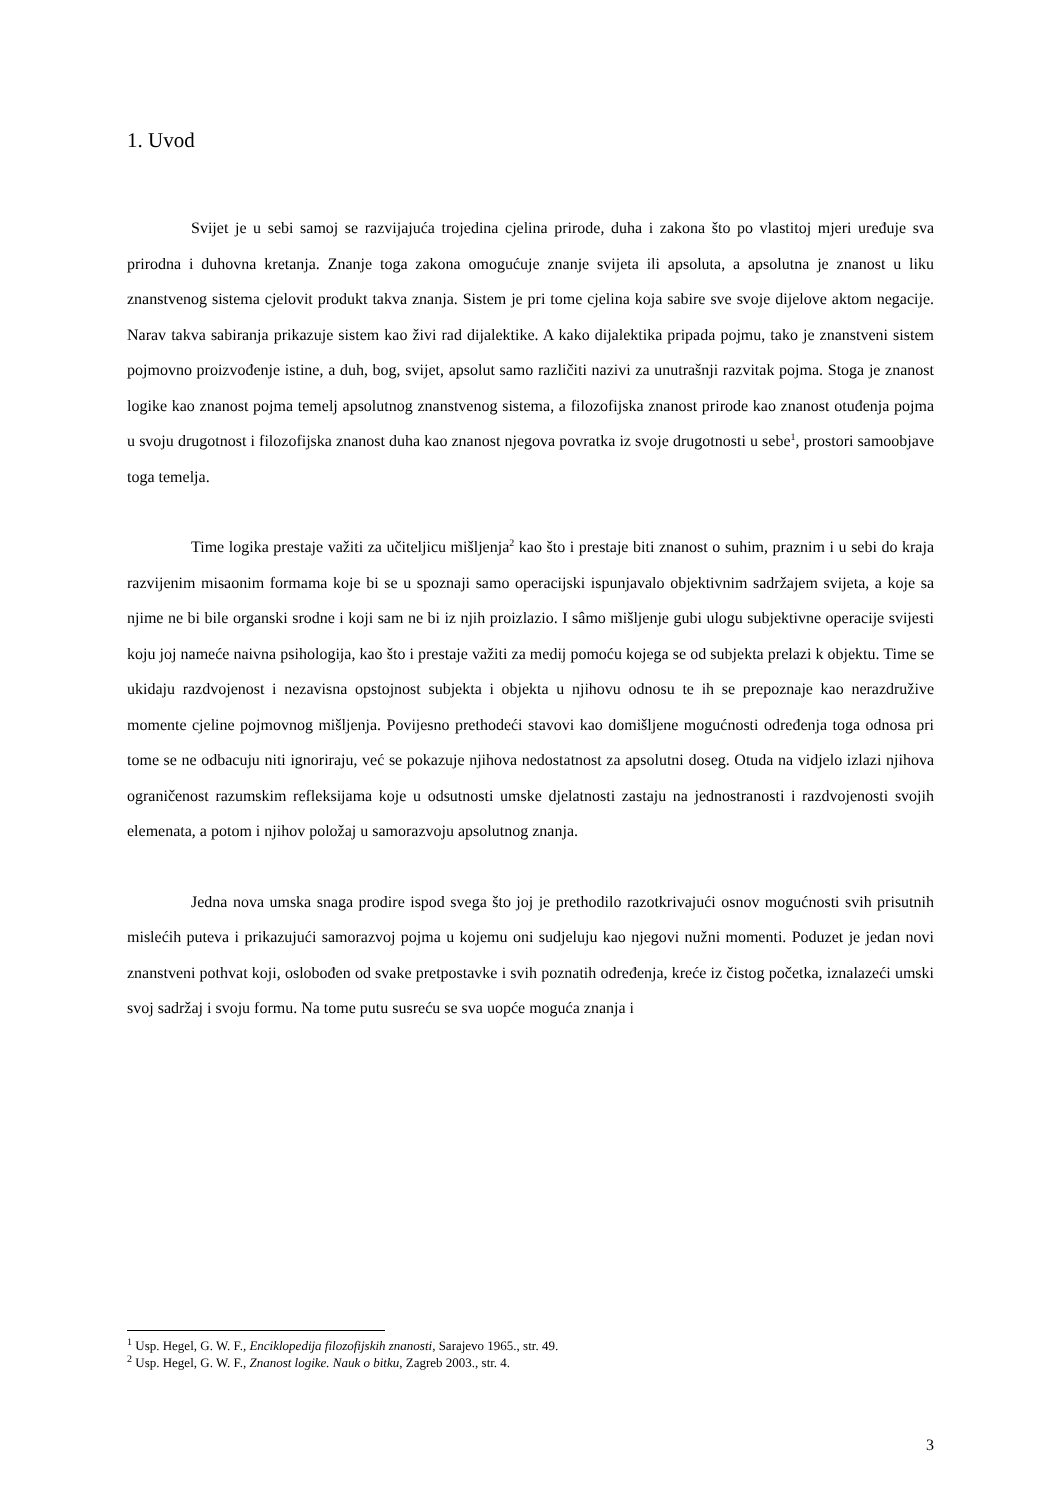1. Uvod
Svijet je u sebi samoj se razvijajuća trojedina cjelina prirode, duha i zakona što po vlastitoj mjeri uređuje sva prirodna i duhovna kretanja. Znanje toga zakona omogućuje znanje svijeta ili apsoluta, a apsolutna je znanost u liku znanstvenog sistema cjelovit produkt takva znanja. Sistem je pri tome cjelina koja sabire sve svoje dijelove aktom negacije. Narav takva sabiranja prikazuje sistem kao živi rad dijalektike. A kako dijalektika pripada pojmu, tako je znanstveni sistem pojmovno proizvođenje istine, a duh, bog, svijet, apsolut samo različiti nazivi za unutrašnji razvitak pojma. Stoga je znanost logike kao znanost pojma temelj apsolutnog znanstvenog sistema, a filozofijska znanost prirode kao znanost otuđenja pojma u svoju drugotnost i filozofijska znanost duha kao znanost njegova povratka iz svoje drugotnosti u sebe<sup>1</sup>, prostori samoobjave toga temelja.
Time logika prestaje važiti za učiteljicu mišljenja<sup>2</sup> kao što i prestaje biti znanost o suhim, praznim i u sebi do kraja razvijenim misaonim formama koje bi se u spoznaji samo operacijski ispunjavalo objektivnim sadržajem svijeta, a koje sa njime ne bi bile organski srodne i koji sam ne bi iz njih proizlazio. I sâmo mišljenje gubi ulogu subjektivne operacije svijesti koju joj nameće naivna psihologija, kao što i prestaje važiti za medij pomoću kojega se od subjekta prelazi k objektu. Time se ukidaju razdvojenost i nezavisna opstojnost subjekta i objekta u njihovu odnosu te ih se prepoznaje kao nerazdružive momente cjeline pojmovnog mišljenja. Povijesno prethodeći stavovi kao domišljene mogućnosti određenja toga odnosa pri tome se ne odbacuju niti ignoriraju, već se pokazuje njihova nedostatnost za apsolutni doseg. Otuda na vidjelo izlazi njihova ograničenost razumskim refleksijama koje u odsutnosti umske djelatnosti zastaju na jednostranosti i razdvojenosti svojih elemenata, a potom i njihov položaj u samorazvoju apsolutnog znanja.
Jedna nova umska snaga prodire ispod svega što joj je prethodilo razotkrivajući osnov mogućnosti svih prisutnih mislećih puteva i prikazujući samorazvoj pojma u kojemu oni sudjeluju kao njegovi nužni momenti. Poduzet je jedan novi znanstveni pothvat koji, oslobođen od svake pretpostavke i svih poznatih određenja, kreće iz čistog početka, iznalazeći umski svoj sadržaj i svoju formu. Na tome putu susreću se sva uopće moguća znanja i
<sup>1</sup> Usp. Hegel, G. W. F., Enciklopedija filozofijskih znanosti, Sarajevo 1965., str. 49.
<sup>2</sup> Usp. Hegel, G. W. F., Znanost logike. Nauk o bitku, Zagreb 2003., str. 4.
3